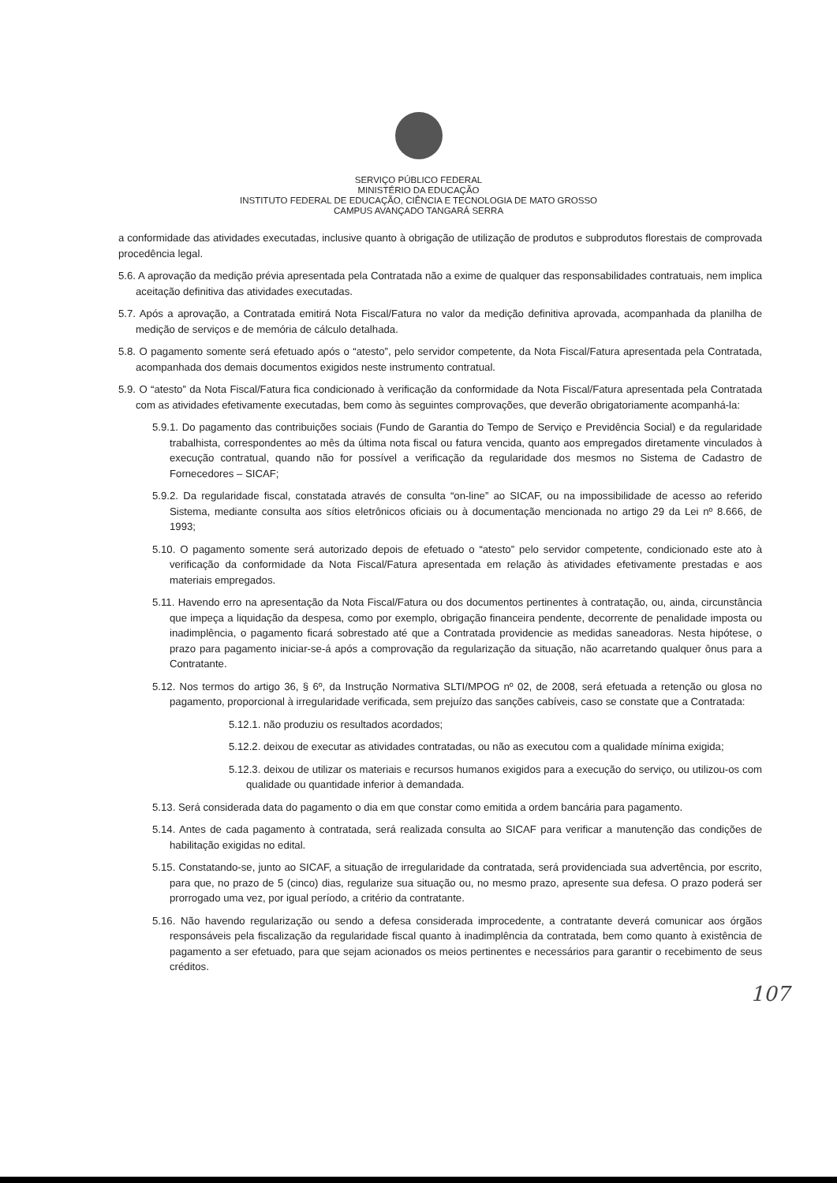SERVIÇO PÚBLICO FEDERAL
MINISTÉRIO DA EDUCAÇÃO
INSTITUTO FEDERAL DE EDUCAÇÃO, CIÊNCIA E TECNOLOGIA DE MATO GROSSO
CAMPUS AVANÇADO TANGARÁ SERRA
a conformidade das atividades executadas, inclusive quanto à obrigação de utilização de produtos e subprodutos florestais de comprovada procedência legal.
5.6. A aprovação da medição prévia apresentada pela Contratada não a exime de qualquer das responsabilidades contratuais, nem implica aceitação definitiva das atividades executadas.
5.7. Após a aprovação, a Contratada emitirá Nota Fiscal/Fatura no valor da medição definitiva aprovada, acompanhada da planilha de medição de serviços e de memória de cálculo detalhada.
5.8. O pagamento somente será efetuado após o “atesto”, pelo servidor competente, da Nota Fiscal/Fatura apresentada pela Contratada, acompanhada dos demais documentos exigidos neste instrumento contratual.
5.9. O “atesto” da Nota Fiscal/Fatura fica condicionado à verificação da conformidade da Nota Fiscal/Fatura apresentada pela Contratada com as atividades efetivamente executadas, bem como às seguintes comprovações, que deverão obrigatoriamente acompanhá-la:
5.9.1. Do pagamento das contribuições sociais (Fundo de Garantia do Tempo de Serviço e Previdência Social) e da regularidade trabalhista, correspondentes ao mês da última nota fiscal ou fatura vencida, quanto aos empregados diretamente vinculados à execução contratual, quando não for possível a verificação da regularidade dos mesmos no Sistema de Cadastro de Fornecedores – SICAF;
5.9.2. Da regularidade fiscal, constatada através de consulta “on-line” ao SICAF, ou na impossibilidade de acesso ao referido Sistema, mediante consulta aos sítios eletrônicos oficiais ou à documentação mencionada no artigo 29 da Lei nº 8.666, de 1993;
5.10. O pagamento somente será autorizado depois de efetuado o “atesto” pelo servidor competente, condicionado este ato à verificação da conformidade da Nota Fiscal/Fatura apresentada em relação às atividades efetivamente prestadas e aos materiais empregados.
5.11. Havendo erro na apresentação da Nota Fiscal/Fatura ou dos documentos pertinentes à contratação, ou, ainda, circunstância que impeça a liquidação da despesa, como por exemplo, obrigação financeira pendente, decorrente de penalidade imposta ou inadimplência, o pagamento ficará sobrestado até que a Contratada providencie as medidas saneadoras. Nesta hipótese, o prazo para pagamento iniciar-se-á após a comprovação da regularização da situação, não acarretando qualquer ônus para a Contratante.
5.12. Nos termos do artigo 36, § 6º, da Instrução Normativa SLTI/MPOG nº 02, de 2008, será efetuada a retenção ou glosa no pagamento, proporcional à irregularidade verificada, sem prejuízo das sanções cabíveis, caso se constate que a Contratada:
5.12.1. não produziu os resultados acordados;
5.12.2. deixou de executar as atividades contratadas, ou não as executou com a qualidade mínima exigida;
5.12.3. deixou de utilizar os materiais e recursos humanos exigidos para a execução do serviço, ou utilizou-os com qualidade ou quantidade inferior à demandada.
5.13. Será considerada data do pagamento o dia em que constar como emitida a ordem bancária para pagamento.
5.14. Antes de cada pagamento à contratada, será realizada consulta ao SICAF para verificar a manutenção das condições de habilitação exigidas no edital.
5.15. Constatando-se, junto ao SICAF, a situação de irregularidade da contratada, será providenciada sua advertência, por escrito, para que, no prazo de 5 (cinco) dias, regularize sua situação ou, no mesmo prazo, apresente sua defesa. O prazo poderá ser prorrogado uma vez, por igual período, a critério da contratante.
5.16. Não havendo regularização ou sendo a defesa considerada improcedente, a contratante deverá comunicar aos órgãos responsáveis pela fiscalização da regularidade fiscal quanto à inadimplência da contratada, bem como quanto à existência de pagamento a ser efetuado, para que sejam acionados os meios pertinentes e necessários para garantir o recebimento de seus créditos.
107